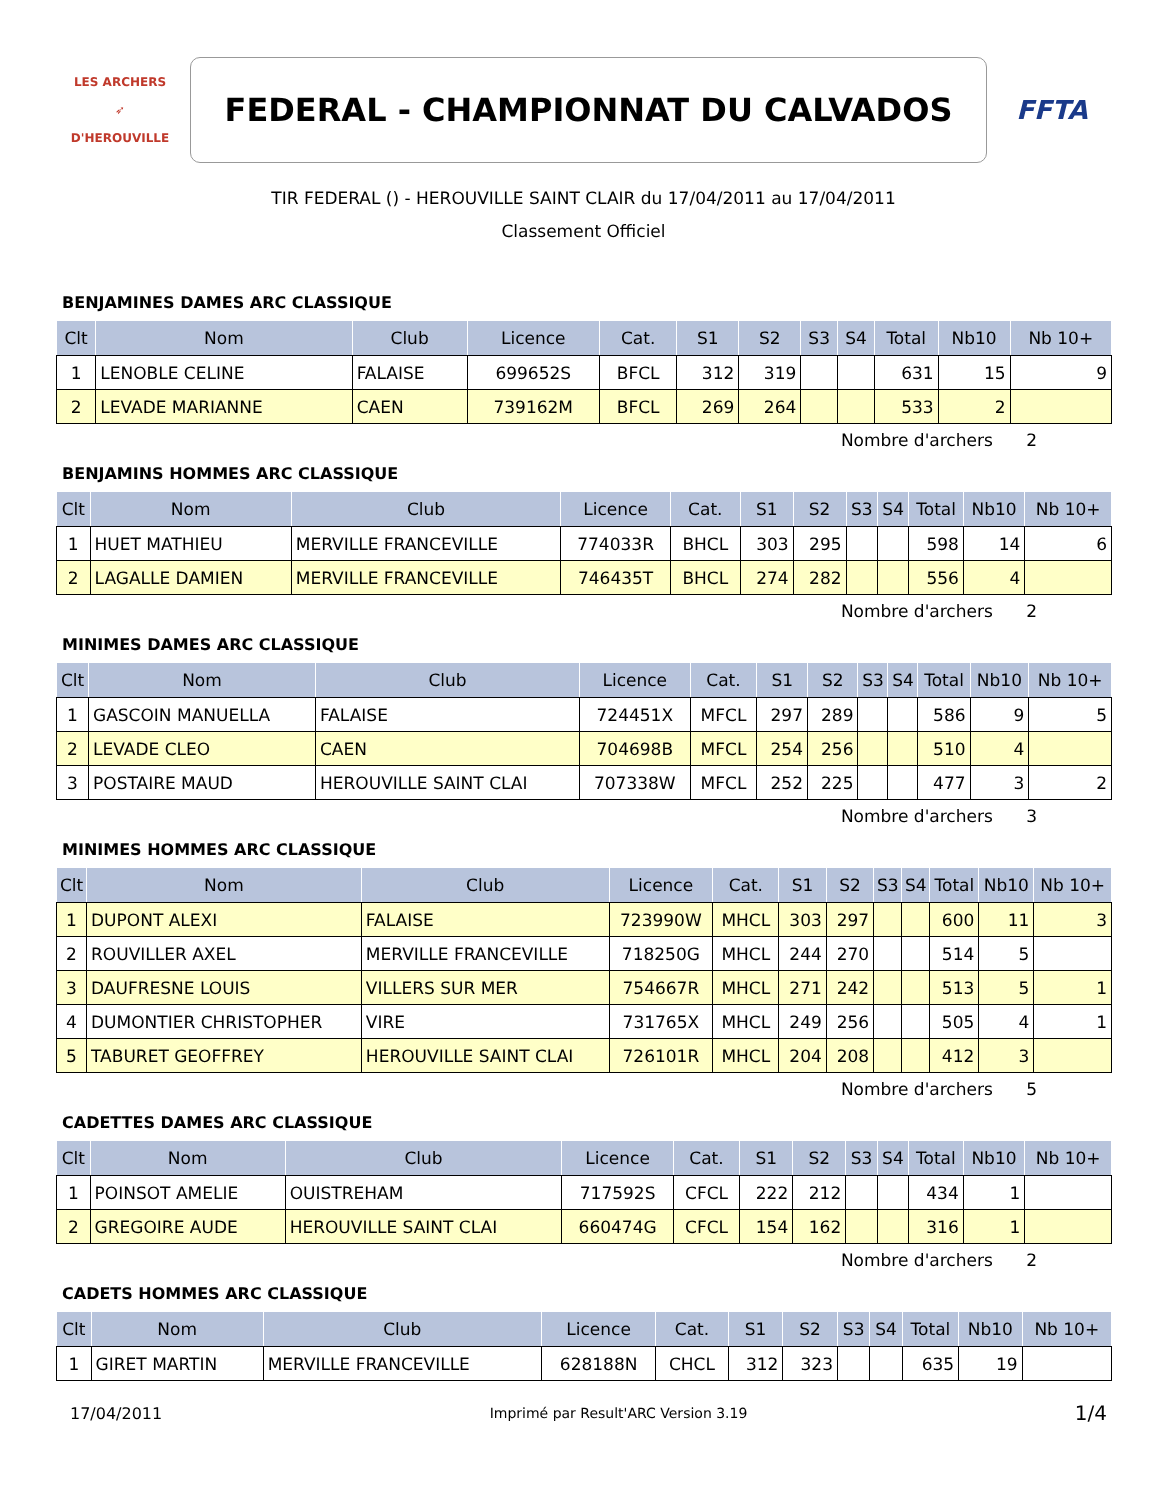LES ARCHERS
➶
D'HEROUVILLE
FEDERAL - CHAMPIONNAT DU CALVADOS
FFTA
TIR FEDERAL () - HEROUVILLE SAINT CLAIR du 17/04/2011 au 17/04/2011
Classement Officiel
BENJAMINES DAMES ARC CLASSIQUE
| Clt | Nom | Club | Licence | Cat. | S1 | S2 | S3 | S4 | Total | Nb10 | Nb 10+ |
| --- | --- | --- | --- | --- | --- | --- | --- | --- | --- | --- | --- |
| 1 | LENOBLE CELINE | FALAISE | 699652S | BFCL | 312 | 319 | | | 631 | 15 | 9 |
| 2 | LEVADE MARIANNE | CAEN | 739162M | BFCL | 269 | 264 | | | 533 | 2 | |
Nombre d'archers 2
BENJAMINS HOMMES ARC CLASSIQUE
| Clt | Nom | Club | Licence | Cat. | S1 | S2 | S3 | S4 | Total | Nb10 | Nb 10+ |
| --- | --- | --- | --- | --- | --- | --- | --- | --- | --- | --- | --- |
| 1 | HUET MATHIEU | MERVILLE FRANCEVILLE | 774033R | BHCL | 303 | 295 | | | 598 | 14 | 6 |
| 2 | LAGALLE DAMIEN | MERVILLE FRANCEVILLE | 746435T | BHCL | 274 | 282 | | | 556 | 4 | |
Nombre d'archers 2
MINIMES DAMES ARC CLASSIQUE
| Clt | Nom | Club | Licence | Cat. | S1 | S2 | S3 | S4 | Total | Nb10 | Nb 10+ |
| --- | --- | --- | --- | --- | --- | --- | --- | --- | --- | --- | --- |
| 1 | GASCOIN MANUELLA | FALAISE | 724451X | MFCL | 297 | 289 | | | 586 | 9 | 5 |
| 2 | LEVADE CLEO | CAEN | 704698B | MFCL | 254 | 256 | | | 510 | 4 | |
| 3 | POSTAIRE MAUD | HEROUVILLE SAINT CLAI | 707338W | MFCL | 252 | 225 | | | 477 | 3 | 2 |
Nombre d'archers 3
MINIMES HOMMES ARC CLASSIQUE
| Clt | Nom | Club | Licence | Cat. | S1 | S2 | S3 | S4 | Total | Nb10 | Nb 10+ |
| --- | --- | --- | --- | --- | --- | --- | --- | --- | --- | --- | --- |
| 1 | DUPONT ALEXI | FALAISE | 723990W | MHCL | 303 | 297 | | | 600 | 11 | 3 |
| 2 | ROUVILLER AXEL | MERVILLE FRANCEVILLE | 718250G | MHCL | 244 | 270 | | | 514 | 5 | |
| 3 | DAUFRESNE LOUIS | VILLERS SUR MER | 754667R | MHCL | 271 | 242 | | | 513 | 5 | 1 |
| 4 | DUMONTIER CHRISTOPHER | VIRE | 731765X | MHCL | 249 | 256 | | | 505 | 4 | 1 |
| 5 | TABURET GEOFFREY | HEROUVILLE SAINT CLAI | 726101R | MHCL | 204 | 208 | | | 412 | 3 | |
Nombre d'archers 5
CADETTES DAMES ARC CLASSIQUE
| Clt | Nom | Club | Licence | Cat. | S1 | S2 | S3 | S4 | Total | Nb10 | Nb 10+ |
| --- | --- | --- | --- | --- | --- | --- | --- | --- | --- | --- | --- |
| 1 | POINSOT AMELIE | OUISTREHAM | 717592S | CFCL | 222 | 212 | | | 434 | 1 | |
| 2 | GREGOIRE AUDE | HEROUVILLE SAINT CLAI | 660474G | CFCL | 154 | 162 | | | 316 | 1 | |
Nombre d'archers 2
CADETS HOMMES ARC CLASSIQUE
| Clt | Nom | Club | Licence | Cat. | S1 | S2 | S3 | S4 | Total | Nb10 | Nb 10+ |
| --- | --- | --- | --- | --- | --- | --- | --- | --- | --- | --- | --- |
| 1 | GIRET MARTIN | MERVILLE FRANCEVILLE | 628188N | CHCL | 312 | 323 | | | 635 | 19 | |
17/04/2011 Imprimé par Result'ARC Version 3.19 1/4